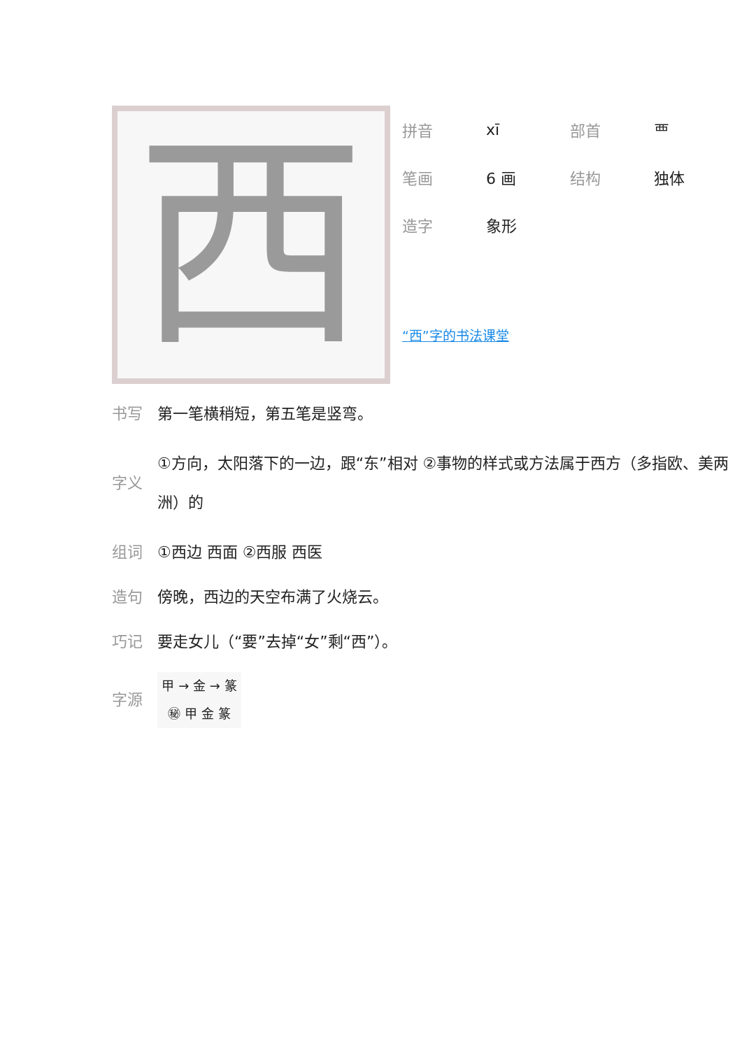西
拼音 xī 部首 覀
笔画 6 画 结构 独体
造字 象形
“西”字的书法课堂
书写 第一笔横稍短，第五笔是竖弯。
字义 ①方向，太阳落下的一边，跟“东”相对 ②事物的样式或方法属于西方（多指欧、美两洲）的
组词 ①西边 西面 ②西服 西医
造句 傍晚，西边的天空布满了火烧云。
巧记 要走女儿（“要”去掉“女”剩“西”）。
字源 甲 → 金 → 篆
㊙ 甲 金 篆